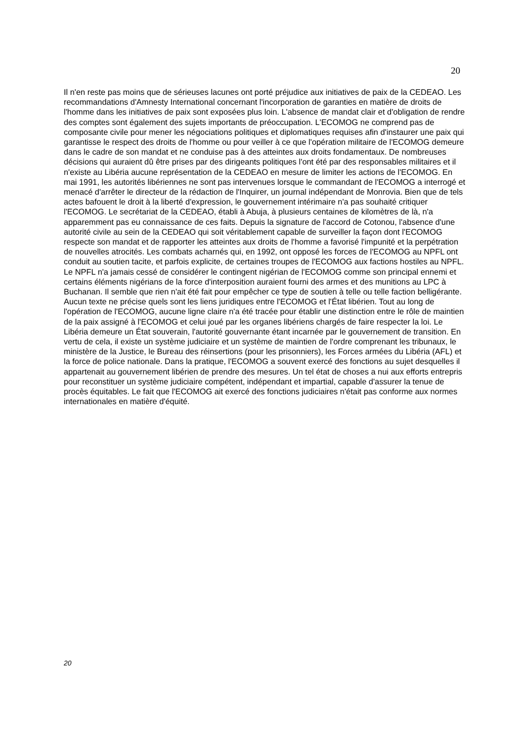20
Il n'en reste pas moins que de sérieuses lacunes ont porté préjudice aux initiatives de paix de la CEDEAO. Les recommandations d'Amnesty International concernant l'incorporation de garanties en matière de droits de l'homme dans les initiatives de paix sont exposées plus loin. L'absence de mandat clair et d'obligation de rendre des comptes sont également des sujets importants de préoccupation. L'ECOMOG ne comprend pas de composante civile pour mener les négociations politiques et diplomatiques requises afin d'instaurer une paix qui garantisse le respect des droits de l'homme ou pour veiller à ce que l'opération militaire de l'ECOMOG demeure dans le cadre de son mandat et ne conduise pas à des atteintes aux droits fondamentaux. De nombreuses décisions qui auraient dû être prises par des dirigeants politiques l'ont été par des responsables militaires et il n'existe au Libéria aucune représentation de la CEDEAO en mesure de limiter les actions de l'ECOMOG. En mai 1991, les autorités libériennes ne sont pas intervenues lorsque le commandant de l'ECOMOG a interrogé et menacé d'arrêter le directeur de la rédaction de l'Inquirer, un journal indépendant de Monrovia. Bien que de tels actes bafouent le droit à la liberté d'expression, le gouvernement intérimaire n'a pas souhaité critiquer l'ECOMOG. Le secrétariat de la CEDEAO, établi à Abuja, à plusieurs centaines de kilomètres de là, n'a apparemment pas eu connaissance de ces faits. Depuis la signature de l'accord de Cotonou, l'absence d'une autorité civile au sein de la CEDEAO qui soit véritablement capable de surveiller la façon dont l'ECOMOG respecte son mandat et de rapporter les atteintes aux droits de l'homme a favorisé l'impunité et la perpétration de nouvelles atrocités. Les combats acharnés qui, en 1992, ont opposé les forces de l'ECOMOG au NPFL ont conduit au soutien tacite, et parfois explicite, de certaines troupes de l'ECOMOG aux factions hostiles au NPFL. Le NPFL n'a jamais cessé de considérer le contingent nigérian de l'ECOMOG comme son principal ennemi et certains éléments nigérians de la force d'interposition auraient fourni des armes et des munitions au LPC à Buchanan. Il semble que rien n'ait été fait pour empêcher ce type de soutien à telle ou telle faction belligérante.
Aucun texte ne précise quels sont les liens juridiques entre l'ECOMOG et l'État libérien. Tout au long de l'opération de l'ECOMOG, aucune ligne claire n'a été tracée pour établir une distinction entre le rôle de maintien de la paix assigné à l'ECOMOG et celui joué par les organes libériens chargés de faire respecter la loi. Le Libéria demeure un État souverain, l'autorité gouvernante étant incarnée par le gouvernement de transition. En vertu de cela, il existe un système judiciaire et un système de maintien de l'ordre comprenant les tribunaux, le ministère de la Justice, le Bureau des réinsertions (pour les prisonniers), les Forces armées du Libéria (AFL) et la force de police nationale. Dans la pratique, l'ECOMOG a souvent exercé des fonctions au sujet desquelles il appartenait au gouvernement libérien de prendre des mesures. Un tel état de choses a nui aux efforts entrepris pour reconstituer un système judiciaire compétent, indépendant et impartial, capable d'assurer la tenue de procès équitables. Le fait que l'ECOMOG ait exercé des fonctions judiciaires n'était pas conforme aux normes internationales en matière d'équité.
20